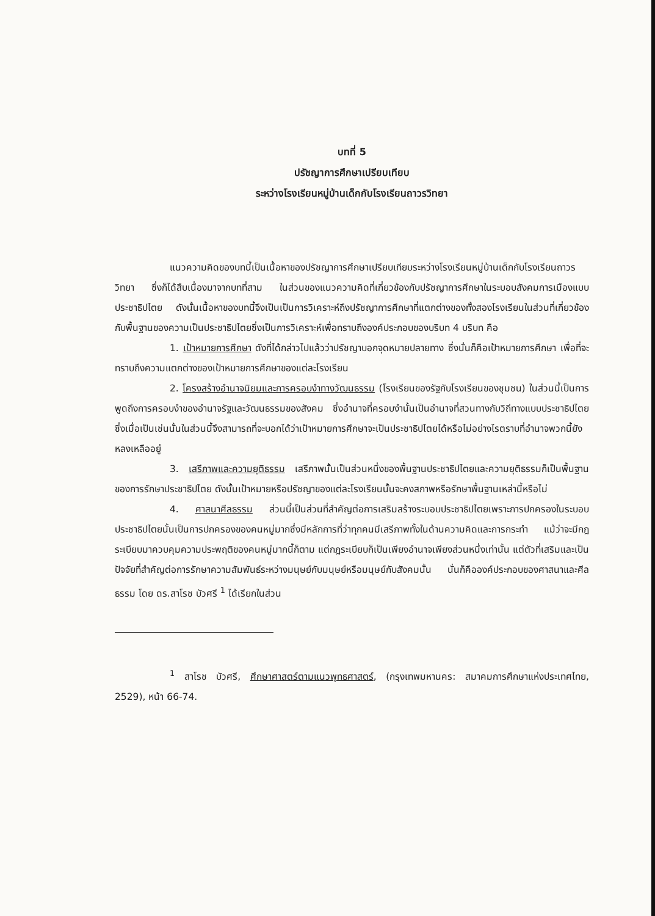บทที่ 5
ปรัชญาการศึกษาเปรียบเทียบ
ระหว่างโรงเรียนหมู่บ้านเด็กกับโรงเรียนถาวรวิทยา
แนวความคิดของบทนี้เป็นเนื้อหาของปรัชญาการศึกษาเปรียบเทียบระหว่างโรงเรียนหมู่บ้านเด็กกับโรงเรียนถาวรวิทยา ซึ่งก็ได้สืบเนื่องมาจากบทที่สาม ในส่วนของแนวความคิดที่เกี่ยวข้องกับปรัชญาการศึกษาในระบอบสังคมการเมืองแบบประชาธิปไตย ดังนั้นเนื้อหาของบทนี้จึงเป็นเป็นการวิเคราะห์ถึงปรัชญาการศึกษาที่แตกต่างของทั้งสองโรงเรียนในส่วนที่เกี่ยวข้องกับพื้นฐานของความเป็นประชาธิปไตยซึ่งเป็นการวิเคราะห์เพื่อทราบถึงองค์ประกอบของบริบท 4 บริบท คือ
1. เป้าหมายการศึกษา ดังที่ได้กล่าวไปแล้วว่าปรัชญาบอกจุดหมายปลายทาง ซึ่งนั่นก็คือเป้าหมายการศึกษา เพื่อที่จะทราบถึงความแตกต่างของเป้าหมายการศึกษาของแต่ละโรงเรียน
2. โครงสร้างอำนาจนิยมและการครอบงำทางวัฒนธรรม (โรงเรียนของรัฐกับโรงเรียนของชุมชน) ในส่วนนี้เป็นการพูดถึงการครอบงำของอำนาจรัฐและวัฒนธรรมของสังคม ซึ่งอำนาจที่ครอบงำนั้นเป็นอำนาจที่สวนทางกับวิถีทางแบบประชาธิปไตย ซึ่งเมื่อเป็นเช่นนั้นในส่วนนี้จึงสามารถที่จะบอกได้ว่าเป้าหมายการศึกษาจะเป็นประชาธิปไตยได้หรือไม่อย่างไรตราบที่อำนาจพวกนี้ยังหลงเหลืออยู่
3. เสรีภาพและความยุติธรรม เสรีภาพนั้นเป็นส่วนหนึ่งของพื้นฐานประชาธิปไตยและความยุติธรรมก็เป็นพื้นฐานของการรักษาประชาธิปไตย ดังนั้นเป้าหมายหรือปรัชญาของแต่ละโรงเรียนนั้นจะคงสภาพหรือรักษาพื้นฐานเหล่านี้หรือไม่
4. ศาสนาศีลธรรม ส่วนนี้เป็นส่วนที่สำคัญต่อการเสริมสร้างระบอบประชาธิปไตยเพราะการปกครองในระบอบประชาธิปไตยนั้นเป็นการปกครองของคนหมู่มากซึ่งมีหลักการที่ว่าทุกคนมีเสรีภาพทั้งในด้านความคิดและการกระทำ แม้ว่าจะมีกฎระเบียบมาควบคุมความประพฤติของคนหมู่มากนี้ก็ตาม แต่กฎระเบียบก็เป็นเพียงอำนาจเพียงส่วนหนึ่งเท่านั้น แต่ตัวที่เสริมและเป็นปัจจัยที่สำคัญต่อการรักษาความสัมพันธ์ระหว่างมนุษย์กับมนุษย์หรือมนุษย์กับสังคมนั้น นั่นก็คือองค์ประกอบของศาสนาและศีลธรรม โดย ดร.สาโรช บัวศรี <sup>1</sup> ได้เรียกในส่วน
<sup>1</sup> สาโรช บัวศรี, ศึกษาศาสตร์ตามแนวพุทธศาสตร์, (กรุงเทพมหานคร: สมาคมการศึกษาแห่งประเทศไทย, 2529), หน้า 66-74.